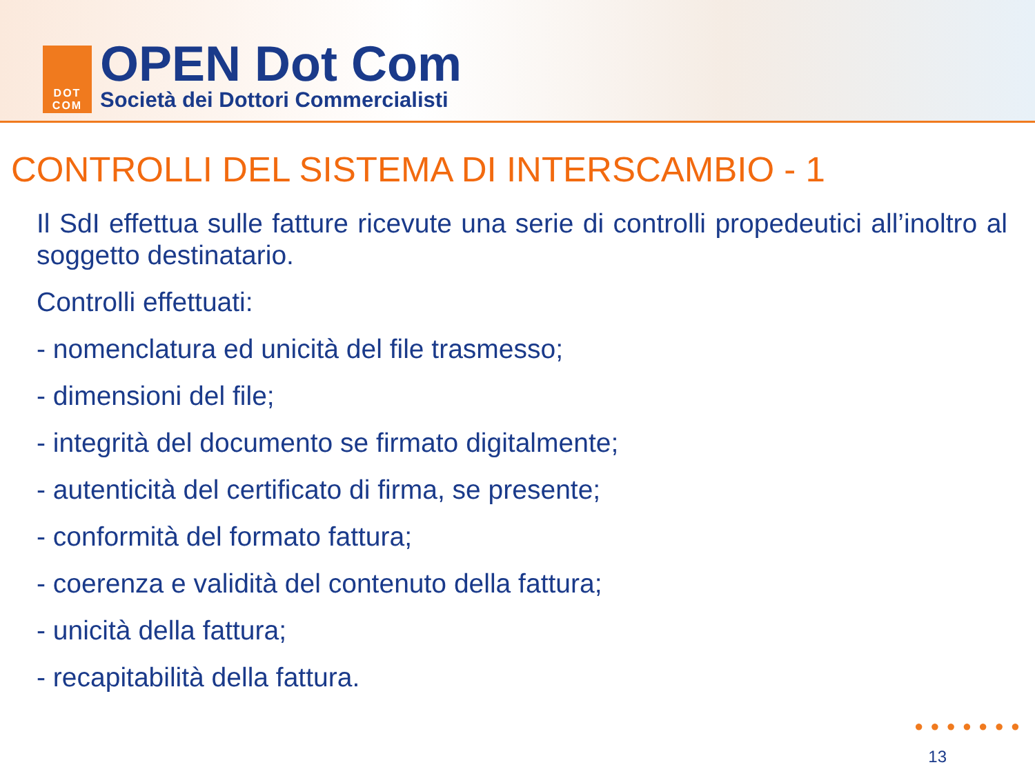DOT
COM
OPEN Dot Com
Società dei Dottori Commercialisti
CONTROLLI DEL SISTEMA DI INTERSCAMBIO - 1
Il SdI effettua sulle fatture ricevute una serie di controlli propedeutici all’inoltro al soggetto destinatario.
Controlli effettuati:
- nomenclatura ed unicità del file trasmesso;
- dimensioni del file;
- integrità del documento se firmato digitalmente;
- autenticità del certificato di firma, se presente;
- conformità del formato fattura;
- coerenza e validità del contenuto della fattura;
- unicità della fattura;
- recapitabilità della fattura.
●●●●●●●
13